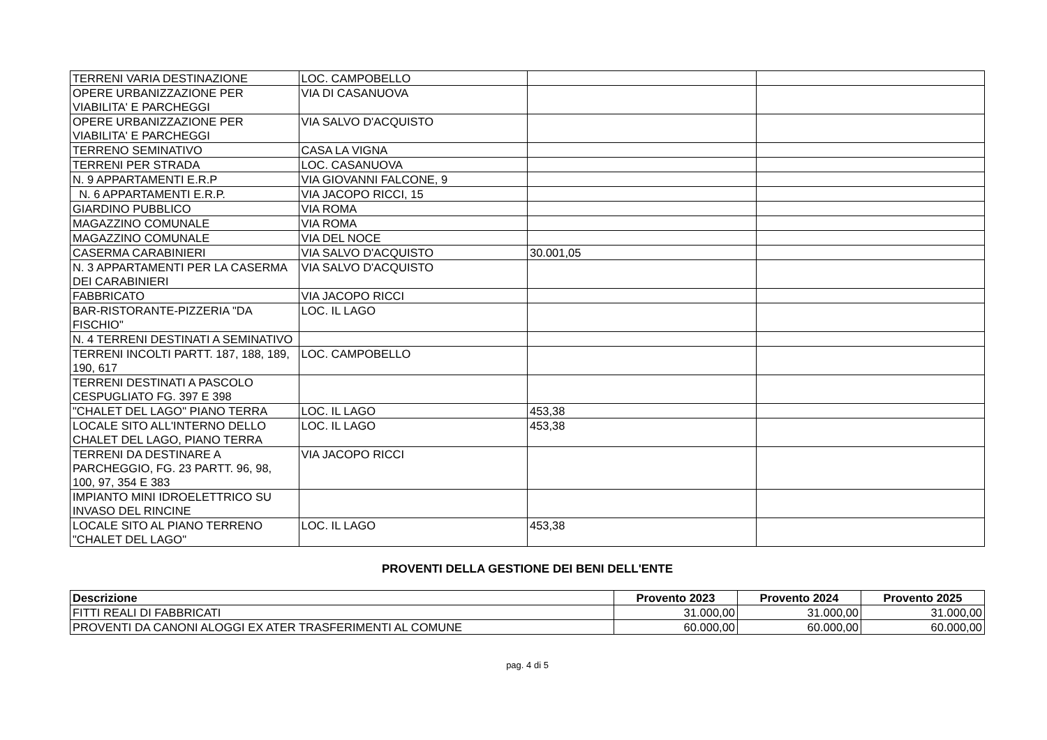| TERRENI VARIA DESTINAZIONE | LOC. CAMPOBELLO | | |
| OPERE URBANIZZAZIONE PER VIABILITA' E PARCHEGGI | VIA DI CASANUOVA | | |
| OPERE URBANIZZAZIONE PER VIABILITA' E PARCHEGGI | VIA SALVO D'ACQUISTO | | |
| TERRENO SEMINATIVO | CASA LA VIGNA | | |
| TERRENI PER STRADA | LOC. CASANUOVA | | |
| N. 9 APPARTAMENTI E.R.P | VIA GIOVANNI FALCONE, 9 | | |
| N. 6 APPARTAMENTI E.R.P. | VIA JACOPO RICCI, 15 | | |
| GIARDINO PUBBLICO | VIA ROMA | | |
| MAGAZZINO COMUNALE | VIA ROMA | | |
| MAGAZZINO COMUNALE | VIA DEL NOCE | | |
| CASERMA CARABINIERI | VIA SALVO D'ACQUISTO | 30.001,05 | |
| N. 3 APPARTAMENTI PER LA CASERMA DEI CARABINIERI | VIA SALVO D'ACQUISTO | | |
| FABBRICATO | VIA JACOPO RICCI | | |
| BAR-RISTORANTE-PIZZERIA "DA FISCHIO" | LOC. IL LAGO | | |
| N. 4 TERRENI DESTINATI A SEMINATIVO | | | |
| TERRENI INCOLTI PARTT. 187, 188, 189, 190, 617 | LOC. CAMPOBELLO | | |
| TERRENI DESTINATI A PASCOLO CESPUGLIATO FG. 397 E 398 | | | |
| "CHALET DEL LAGO" PIANO TERRA | LOC. IL LAGO | 453,38 | |
| LOCALE SITO ALL'INTERNO DELLO CHALET DEL LAGO, PIANO TERRA | LOC. IL LAGO | 453,38 | |
| TERRENI DA DESTINARE A PARCHEGGIO, FG. 23 PARTT. 96, 98, 100, 97, 354 E 383 | VIA JACOPO RICCI | | |
| IMPIANTO MINI IDROELETTRICO SU INVASO DEL RINCINE | | | |
| LOCALE SITO AL PIANO TERRENO "CHALET DEL LAGO" | LOC. IL LAGO | 453,38 | |
PROVENTI DELLA GESTIONE DEI BENI DELL'ENTE
| Descrizione | Provento 2023 | Provento 2024 | Provento 2025 |
| --- | --- | --- | --- |
| FITTI REALI DI FABBRICATI | 31.000,00 | 31.000,00 | 31.000,00 |
| PROVENTI DA CANONI ALOGGI EX ATER TRASFERIMENTI AL COMUNE | 60.000,00 | 60.000,00 | 60.000,00 |
pag. 4 di 5